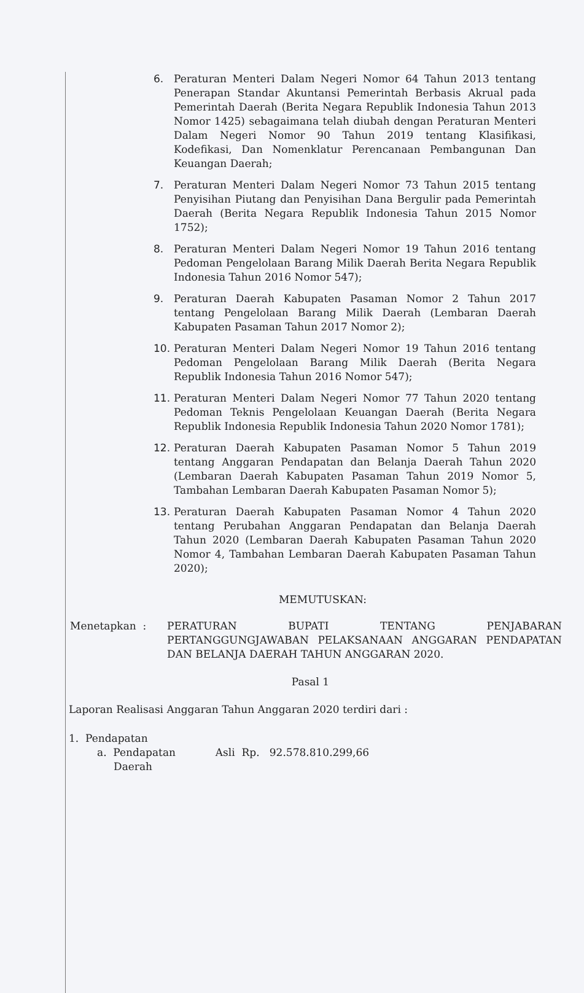6. Peraturan Menteri Dalam Negeri Nomor 64 Tahun 2013 tentang Penerapan Standar Akuntansi Pemerintah Berbasis Akrual pada Pemerintah Daerah (Berita Negara Republik Indonesia Tahun 2013 Nomor 1425) sebagaimana telah diubah dengan Peraturan Menteri Dalam Negeri Nomor 90 Tahun 2019 tentang Klasifikasi, Kodefikasi, Dan Nomenklatur Perencanaan Pembangunan Dan Keuangan Daerah;
7. Peraturan Menteri Dalam Negeri Nomor 73 Tahun 2015 tentang Penyisihan Piutang dan Penyisihan Dana Bergulir pada Pemerintah Daerah (Berita Negara Republik Indonesia Tahun 2015 Nomor 1752);
8. Peraturan Menteri Dalam Negeri Nomor 19 Tahun 2016 tentang Pedoman Pengelolaan Barang Milik Daerah Berita Negara Republik Indonesia Tahun 2016 Nomor 547);
9. Peraturan Daerah Kabupaten Pasaman Nomor 2 Tahun 2017 tentang Pengelolaan Barang Milik Daerah (Lembaran Daerah Kabupaten Pasaman Tahun 2017 Nomor 2);
10. Peraturan Menteri Dalam Negeri Nomor 19 Tahun 2016 tentang Pedoman Pengelolaan Barang Milik Daerah (Berita Negara Republik Indonesia Tahun 2016 Nomor 547);
11. Peraturan Menteri Dalam Negeri Nomor 77 Tahun 2020 tentang Pedoman Teknis Pengelolaan Keuangan Daerah (Berita Negara Republik Indonesia Republik Indonesia Tahun 2020 Nomor 1781);
12. Peraturan Daerah Kabupaten Pasaman Nomor 5 Tahun 2019 tentang Anggaran Pendapatan dan Belanja Daerah Tahun 2020 (Lembaran Daerah Kabupaten Pasaman Tahun 2019 Nomor 5, Tambahan Lembaran Daerah Kabupaten Pasaman Nomor 5);
13. Peraturan Daerah Kabupaten Pasaman Nomor 4 Tahun 2020 tentang Perubahan Anggaran Pendapatan dan Belanja Daerah Tahun 2020 (Lembaran Daerah Kabupaten Pasaman Tahun 2020 Nomor 4, Tambahan Lembaran Daerah Kabupaten Pasaman Tahun 2020);
MEMUTUSKAN:
Menetapkan : PERATURAN BUPATI TENTANG PENJABARAN PERTANGGUNGJAWABAN PELAKSANAAN ANGGARAN PENDAPATAN DAN BELANJA DAERAH TAHUN ANGGARAN 2020.
Pasal 1
Laporan Realisasi Anggaran Tahun Anggaran 2020 terdiri dari :
1. Pendapatan
a. Pendapatan Asli Rp. 92.578.810.299,66
Daerah